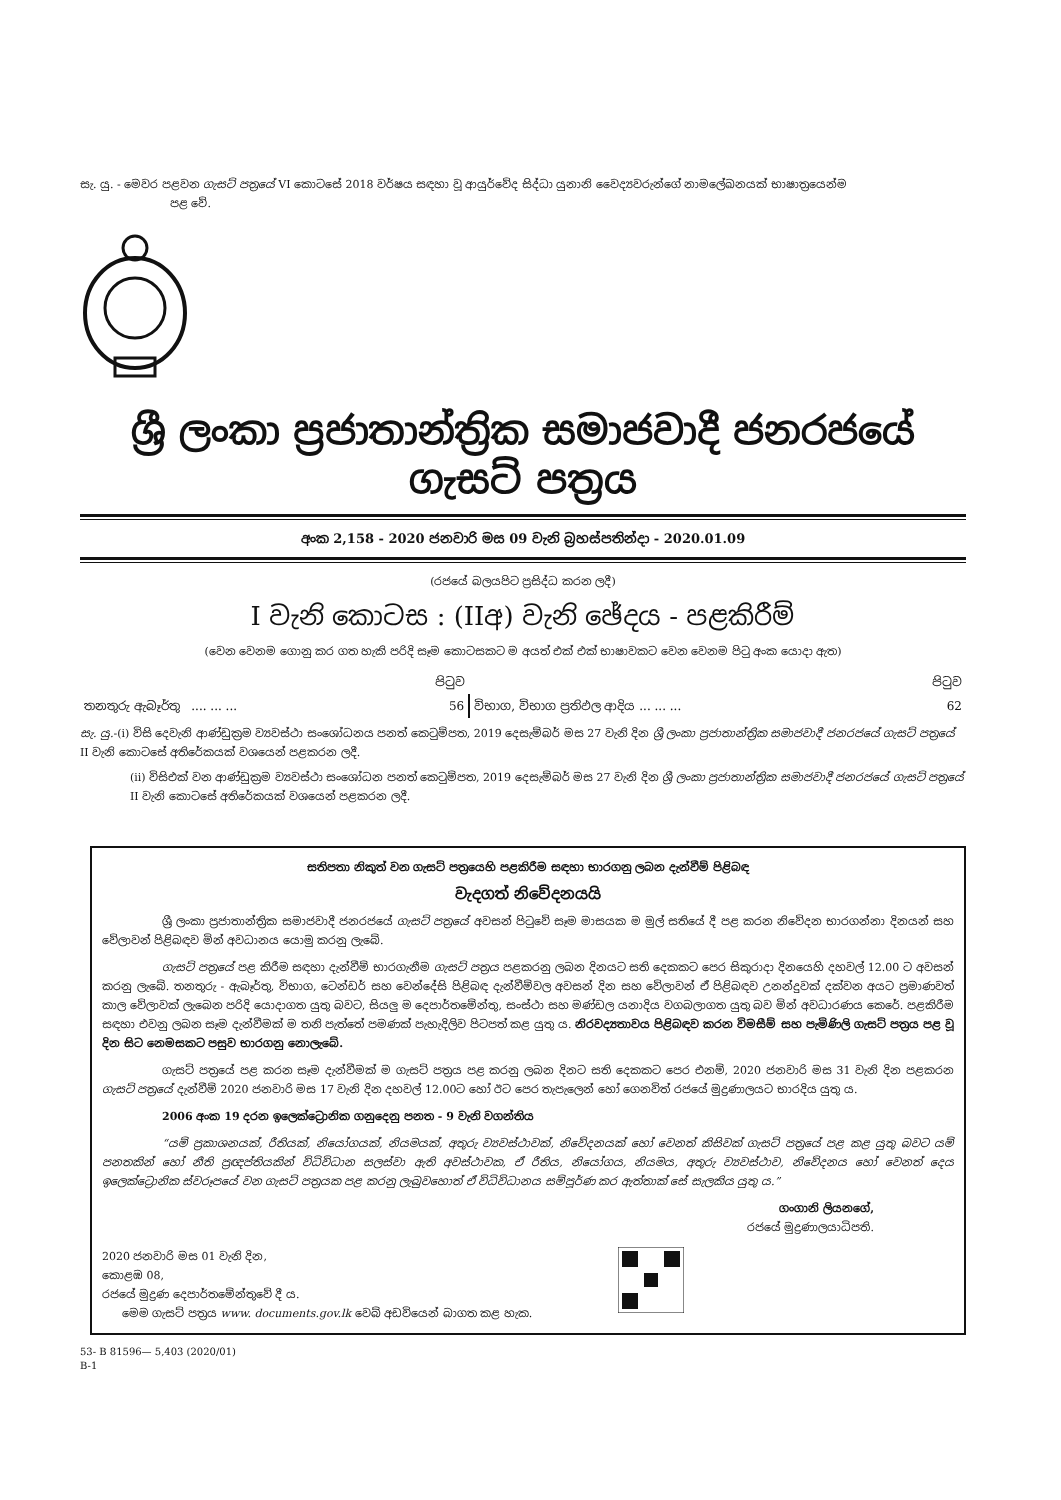සැ. යු. - මෙවර පළවන ගැසට් පත්‍රයේ VI කොටසේ 2018 වර්ෂය සඳහා වූ ආයුර්වේද සිද්ධා යුනානි වෛද්‍යවරුන්ගේ නාමලේඛනයක් භාෂාත්‍රයෙන්ම
පළ වේ.
ශ්‍රී ලංකා ප්‍රජාතාන්ත්‍රික සමාජවාදී ජනරජයේ ගැසට් පත්‍රය
අංක 2,158 - 2020 ජනවාරි මස 09 වැනි බ්‍රහස්පතින්දා - 2020.01.09
(රජයේ බලයපිට ප්‍රසිද්ධ කරන ලදී)
I වැනි කොටස : (IIඅ) වැනි ඡේදය - පළකිරීම්
(වෙන වෙනම ගොනු කර ගත හැකි පරිදි සෑම කොටසකට ම අයත් එක් එක් භාෂාවකට වෙන වෙනම පිටු අංක යොදා ඇත)
| | පිටුව | | පිටුව |
| තනතුරු ඇබෑර්තු .... ... ... | 56 | විභාග, විභාග ප්‍රතිඵල ආදිය ... ... ... | 62 |
සැ. යු.-(i) විසි දෙවැනි ආණ්ඩුක්‍රම ව්‍යවස්ථා සංශෝධනය පනත් කෙටුම්පත, 2019 දෙසැම්බර් මස 27 වැනි දින ශ්‍රී ලංකා ප්‍රජාතාන්ත්‍රික සමාජවාදී ජනරජයේ ගැසට් පත්‍රයේ II වැනි කොටසේ අතිරේකයක් වශයෙන් පළකරන ලදී.
(ii) විසිඑක් වන ආණ්ඩුක්‍රම ව්‍යවස්ථා සංශෝධන පනත් කෙටුම්පත, 2019 දෙසැම්බර් මස 27 වැනි දින ශ්‍රී ලංකා ප්‍රජාතාන්ත්‍රික සමාජවාදී ජනරජයේ ගැසට් පත්‍රයේ II වැනි කොටසේ අතිරේකයක් වශයෙන් පළකරන ලදී.
සතිපතා නිකුත් වන ගැසට් පත්‍රයෙහි පළකිරීම සඳහා භාරගනු ලබන දැන්වීම් පිළිබඳ
වැදගත් නිවේදනයයි
ශ්‍රී ලංකා ප්‍රජාතාන්ත්‍රික සමාජවාදී ජනරජයේ ගැසට් පත්‍රයේ අවසන් පිටුවේ සෑම මාසයක ම මුල් සතියේ දී පළ කරන නිවේදන භාරගන්නා දිනයන් සහ වේලාවන් පිළිබඳව මින් අවධානය යොමු කරනු ලැබේ.
ගැසට් පත්‍රයේ පළ කිරීම සඳහා දැන්වීම් භාරගැනීම ගැසට් පත්‍රය පළකරනු ලබන දිනයට සති දෙකකට පෙර සිකුරාදා දිනයෙහි දහවල් 12.00 ට අවසන් කරනු ලැබේ. තනතුරු - ඇබෑර්තු, විභාග, ටෙන්ඩර් සහ වෙන්දේසි පිළිබඳ දැන්වීම්වල අවසන් දින සහ වේලාවන් ඒ පිළිබඳව උනන්දුවක් දක්වන අයට ප්‍රමාණවත් කාල වේලාවක් ලැබෙන පරිදි යොදාගත යුතු බවට, සියලු ම දෙපාර්තමේන්තු, සංස්ථා සහ මණ්ඩල යනාදිය වගබලාගත යුතු බව මින් අවධාරණය කෙරේ. පළකිරීම සඳහා එවනු ලබන සෑම දැන්වීමක් ම තනි පැත්තේ පමණක් පැහැදිලිව පිටපත් කළ යුතු ය. නිරවද්‍යතාවය පිළිබඳව කරන විමසීම් සහ පැමිණිලි ගැසට් පත්‍රය පළ වූ දින සිට නෙමසකට පසුව භාරගනු නොලැබේ.
ගැසට් පත්‍රයේ පළ කරන සෑම දැන්වීමක් ම ගැසට් පත්‍රය පළ කරනු ලබන දිනට සති දෙකකට පෙර එනම්, 2020 ජනවාරි මස 31 වැනි දින පළකරන ගැසට් පත්‍රයේ දැන්වීම් 2020 ජනවාරි මස 17 වැනි දින දහවල් 12.00ට හෝ ඊට පෙර තැපැලෙන් හෝ ගෙනවිත් රජයේ මුද්‍රණාලයට භාරදිය යුතු ය.
2006 අංක 19 දරන ඉලෙක්ට්‍රොනික ගනුදෙනු පනත - 9 වැනි වගන්තිය
“යම් ප්‍රකාශනයක්, රීතියක්, නියෝගයක්, නියමයක්, අතුරු ව්‍යවස්ථාවක්, නිවේදනයක් හෝ වෙනත් කිසිවක් ගැසට් පත්‍රයේ පළ කළ යුතු බවට යම් පනතකින් හෝ නීති ප්‍රඥප්තියකින් විධිවිධාන සලස්වා ඇති අවස්ථාවක, ඒ රීතිය, නියෝගය, නියමය, අතුරු ව්‍යවස්ථාව, නිවේදනය හෝ වෙනත් දෙය ඉලෙක්ට්‍රොනික ස්වරූපයේ වන ගැසට් පත්‍රයක පළ කරනු ලැබුවහොත් ඒ විධිවිධානය සම්පූර්ණ කර ඇත්තාක් සේ සැලකිය යුතු ය.”
ගංගානි ලියනගේ,
රජයේ මුද්‍රණාලයාධිපති.
2020 ජනවාරි මස 01 වැනි දින,
කොළඹ 08,
රජයේ මුද්‍රණ දෙපාර්තමේන්තුවේ දී ය.
මෙම ගැසට් පත්‍රය www. documents.gov.lk වෙබ් අඩවියෙන් බාගත කළ හැක.
53- B 81596— 5,403 (2020/01)
B-1